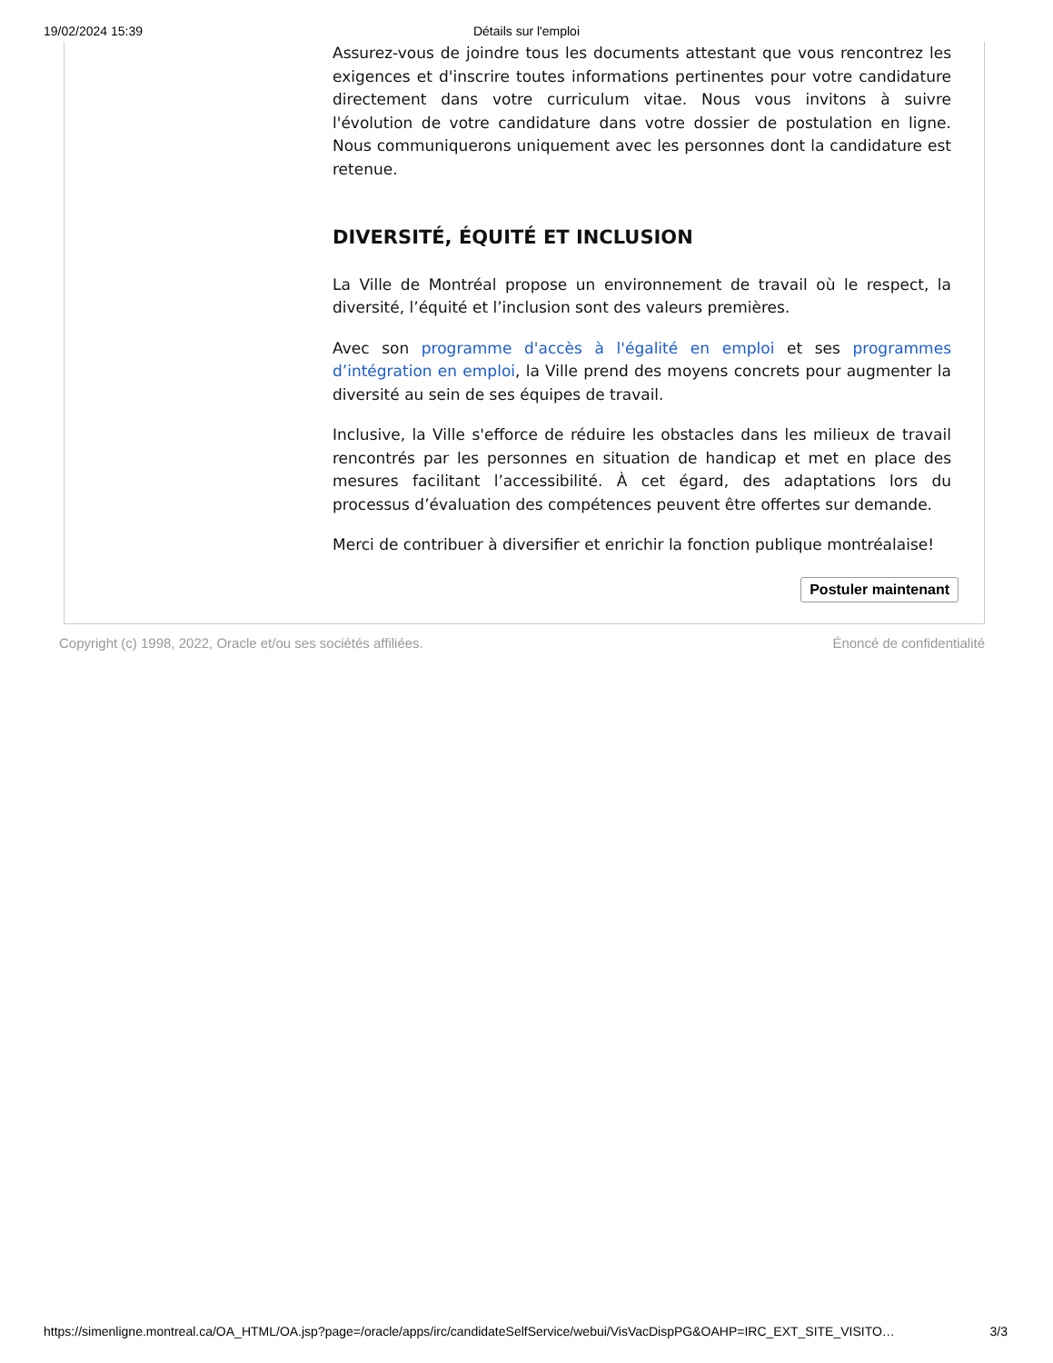19/02/2024 15:39
Détails sur l'emploi
Assurez-vous de joindre tous les documents attestant que vous rencontrez les exigences et d'inscrire toutes informations pertinentes pour votre candidature directement dans votre curriculum vitae. Nous vous invitons à suivre l'évolution de votre candidature dans votre dossier de postulation en ligne. Nous communiquerons uniquement avec les personnes dont la candidature est retenue.
DIVERSITÉ, ÉQUITÉ ET INCLUSION
La Ville de Montréal propose un environnement de travail où le respect, la diversité, l’équité et l’inclusion sont des valeurs premières.
Avec son programme d'accès à l'égalité en emploi et ses programmes d’intégration en emploi, la Ville prend des moyens concrets pour augmenter la diversité au sein de ses équipes de travail.
Inclusive, la Ville s'efforce de réduire les obstacles dans les milieux de travail rencontrés par les personnes en situation de handicap et met en place des mesures facilitant l’accessibilité. À cet égard, des adaptations lors du processus d’évaluation des compétences peuvent être offertes sur demande.
Merci de contribuer à diversifier et enrichir la fonction publique montréalaise!
Postuler maintenant
Copyright (c) 1998, 2022, Oracle et/ou ses sociétés affiliées. Énoncé de confidentialité
https://simenligne.montreal.ca/OA_HTML/OA.jsp?page=/oracle/apps/irc/candidateSelfService/webui/VisVacDispPG&OAHP=IRC_EXT_SITE_VISITO… 3/3